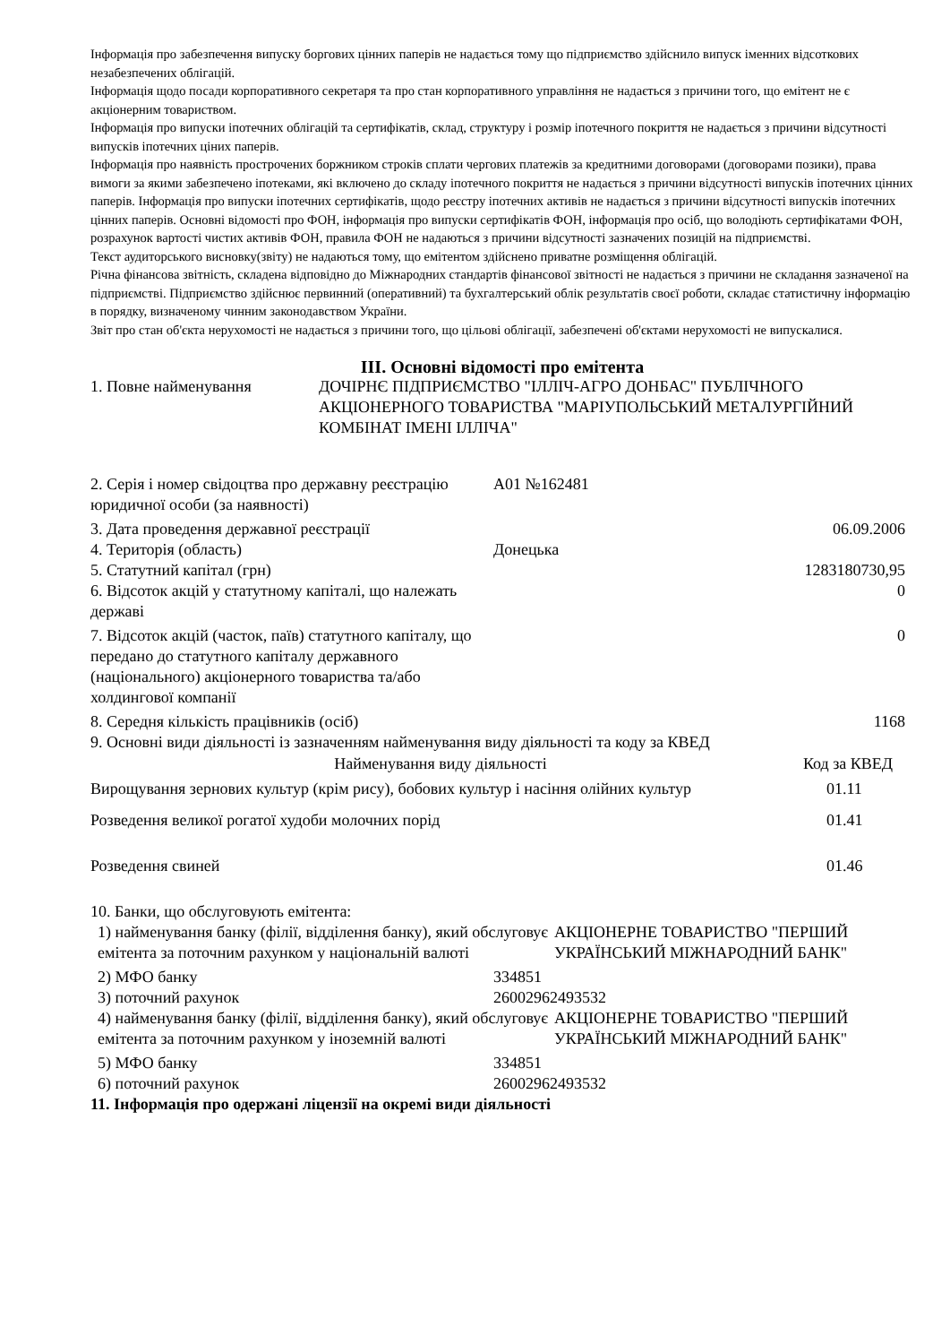Інформація про забезпечення випуску боргових цінних паперів не надається тому що підприємство здійснило випуск іменних відсоткових незабезпечених облігацій.
Інформація щодо посади корпоративного секретаря та про стан корпоративного управління не надається з причини того, що емітент не є акціонерним товариством.
Інформація про випуски іпотечних облігацій та сертифікатів, склад, структуру і розмір іпотечного покриття не надається з причини відсутності випусків іпотечних ціних паперів.
Інформація про наявність прострочених боржником строків сплати чергових платежів за кредитними договорами (договорами позики), права вимоги за якими забезпечено іпотеками, які включено до складу іпотечного покриття не надається з причини відсутності випусків іпотечних цінних паперів. Інформація про випуски іпотечних сертифікатів, щодо реєстру іпотечних активів не надається з причини відсутності випусків іпотечних цінних паперів. Основні відомості про ФОН, інформація про випуски сертифікатів ФОН, інформація про осіб, що володіють сертифікатами ФОН, розрахунок вартості чистих активів ФОН, правила ФОН не надаються з причини відсутності зазначених позицій на підприємстві.
Текст аудиторського висновку(звіту) не надаються тому, що емітентом здійснено приватне розміщення облігацій.
Річна фінансова звітність, складена відповідно до Міжнародних стандартів фінансової звітності не надається з причини не складання зазначеної на підприємстві. Підприємство здійснює первинний (оперативний) та бухгалтерський облік результатів своєї роботи, складає статистичну інформацію в порядку, визначеному чинним законодавством України.
Звіт про стан об'єкта нерухомості не надається з причини того, що цільові облігації, забезпечені об'єктами нерухомості не випускалися.
III. Основні відомості про емітента
| 1. Повне найменування | ДОЧІРНЄ ПІДПРИЄМСТВО "ІЛЛІЧ-АГРО ДОНБАС" ПУБЛІЧНОГО АКЦІОНЕРНОГО ТОВАРИСТВА "МАРІУПОЛЬСЬКИЙ МЕТАЛУРГІЙНИЙ КОМБІНАТ ІМЕНІ ІЛЛІЧА" |
| 2. Серія і номер свідоцтва про державну реєстрацію юридичної особи (за наявності) | А01 №162481 | |
| 3. Дата проведення державної реєстрації | | 06.09.2006 |
| 4. Територія (область) | Донецька | |
| 5. Статутний капітал (грн) | | 1283180730,95 |
| 6. Відсоток акцій у статутному капіталі, що належать державі | | 0 |
| 7. Відсоток акцій (часток, паїв) статутного капіталу, що передано до статутного капіталу державного (національного) акціонерного товариства та/або холдингової компанії | | 0 |
| 8. Середня кількість працівників (осіб) | | 1168 |
9. Основні види діяльності із зазначенням найменування виду діяльності та коду за КВЕД
| Найменування виду діяльності | Код за КВЕД |
| --- | --- |
| Вирощування зернових культур (крім рису), бобових культур і насіння олійних культур | 01.11 |
| Розведення великої рогатої худоби молочних порід | 01.41 |
| Розведення свиней | 01.46 |
10. Банки, що обслуговують емітента:
| 1) найменування банку (філії, відділення банку), який обслуговує емітента за поточним рахунком у національній валюті | АКЦІОНЕРНЕ ТОВАРИСТВО "ПЕРШИЙ УКРАЇНСЬКИЙ МІЖНАРОДНИЙ БАНК" |
| 2) МФО банку | 334851 |
| 3) поточний рахунок | 26002962493532 |
| 4) найменування банку (філії, відділення банку), який обслуговує емітента за поточним рахунком у іноземній валюті | АКЦІОНЕРНЕ ТОВАРИСТВО "ПЕРШИЙ УКРАЇНСЬКИЙ МІЖНАРОДНИЙ БАНК" |
| 5) МФО банку | 334851 |
| 6) поточний рахунок | 26002962493532 |
11. Інформація про одержані ліцензії на окремі види діяльності